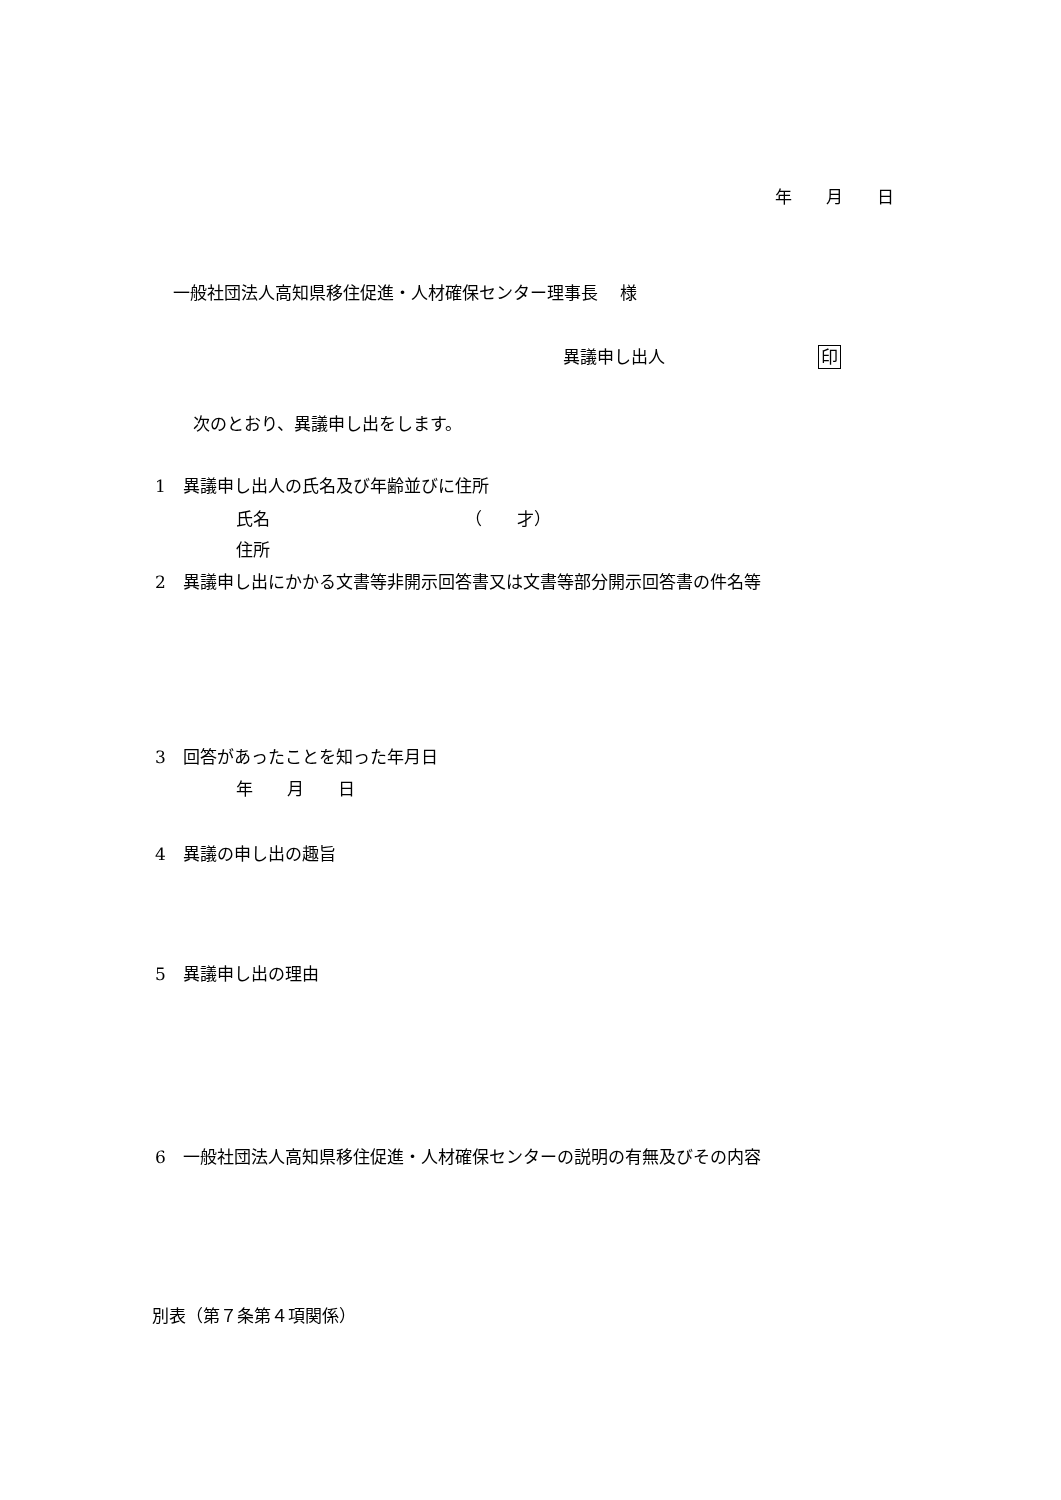年　　月　　日
一般社団法人高知県移住促進・人材確保センター理事長　 様
異議申し出人　　　　　　　　　印
次のとおり、異議申し出をします。
1　異議申し出人の氏名及び年齢並びに住所
氏名　　　　　　　　　　　　（　　才）
住所
2　異議申し出にかかる文書等非開示回答書又は文書等部分開示回答書の件名等
3　回答があったことを知った年月日
年　　月　　日
4　異議の申し出の趣旨
5　異議申し出の理由
6　一般社団法人高知県移住促進・人材確保センターの説明の有無及びその内容
別表（第７条第４項関係）